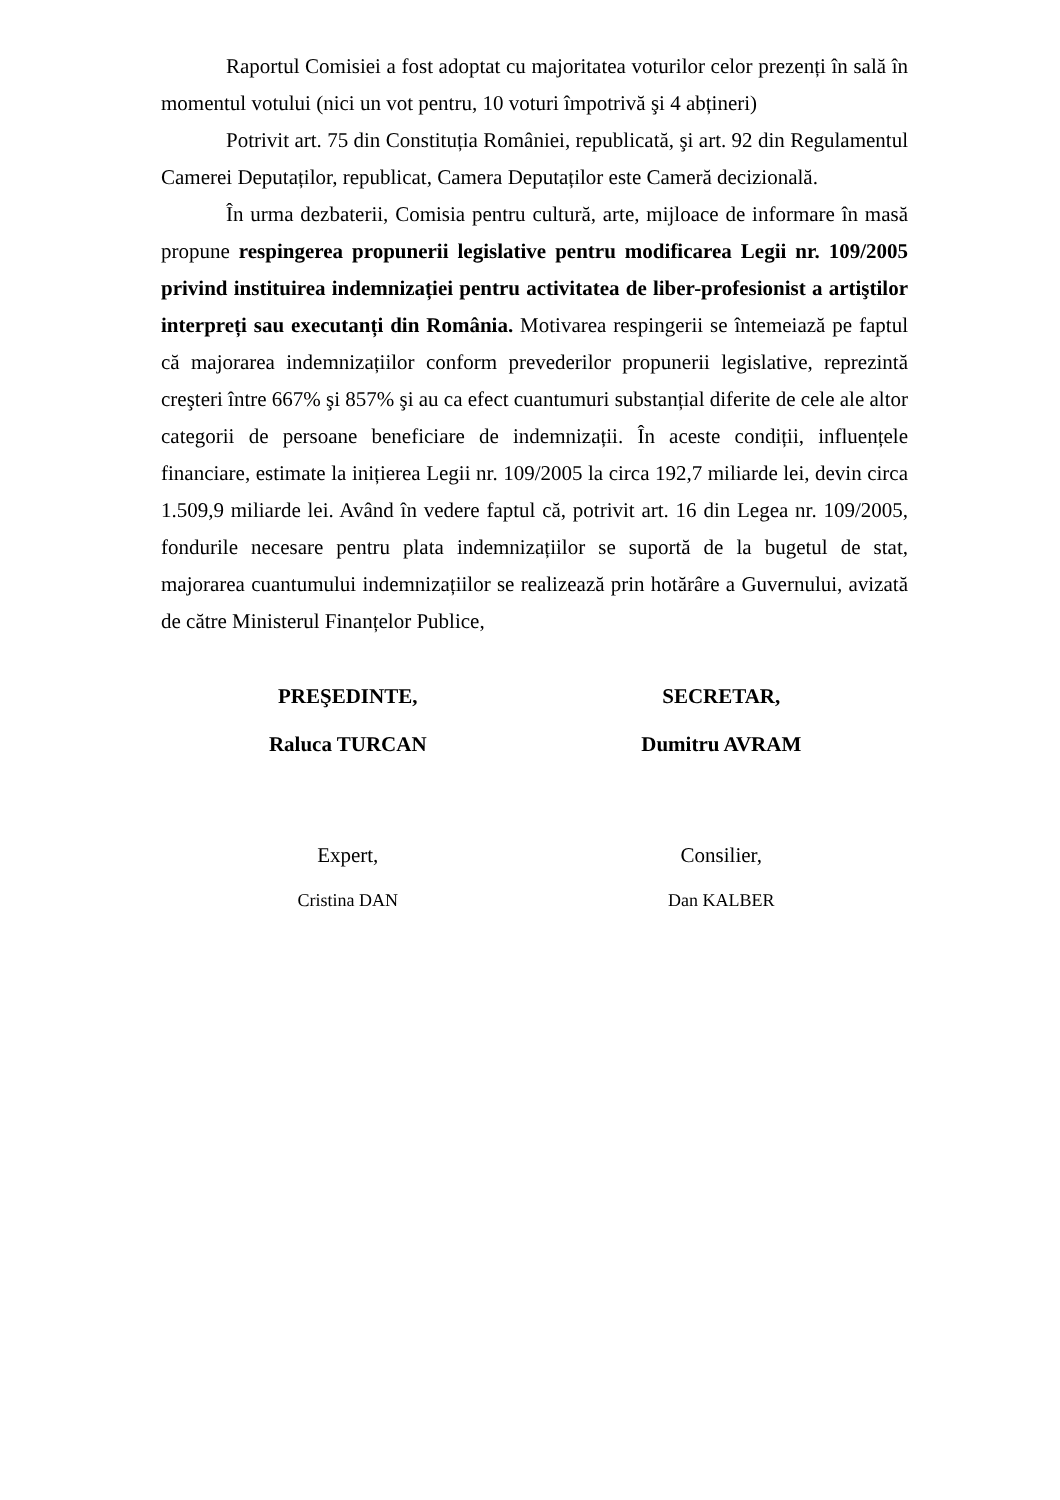Raportul Comisiei a fost adoptat cu majoritatea voturilor celor prezenți în sală în momentul votului (nici un vot pentru, 10 voturi împotrivă şi 4 abțineri)
Potrivit art. 75 din Constituția României, republicată, şi art. 92 din Regulamentul Camerei Deputaților, republicat, Camera Deputaților este Cameră decizională.
În urma dezbaterii, Comisia pentru cultură, arte, mijloace de informare în masă propune respingerea propunerii legislative pentru modificarea Legii nr. 109/2005 privind instituirea indemnizației pentru activitatea de liber-profesionist a artiştilor interpreți sau executanți din România. Motivarea respingerii se întemeiază pe faptul că majorarea indemnizațiilor conform prevederilor propunerii legislative, reprezintă creşteri între 667% şi 857% şi au ca efect cuantumuri substanțial diferite de cele ale altor categorii de persoane beneficiare de indemnizații. În aceste condiții, influențele financiare, estimate la inițierea Legii nr. 109/2005 la circa 192,7 miliarde lei, devin circa 1.509,9 miliarde lei. Având în vedere faptul că, potrivit art. 16 din Legea nr. 109/2005, fondurile necesare pentru plata indemnizațiilor se suportă de la bugetul de stat, majorarea cuantumului indemnizațiilor se realizează prin hotărâre a Guvernului, avizată de către Ministerul Finanțelor Publice,
PREŞEDINTE,
Raluca TURCAN
SECRETAR,
Dumitru AVRAM
Expert,
Cristina DAN
Consilier,
Dan KALBER